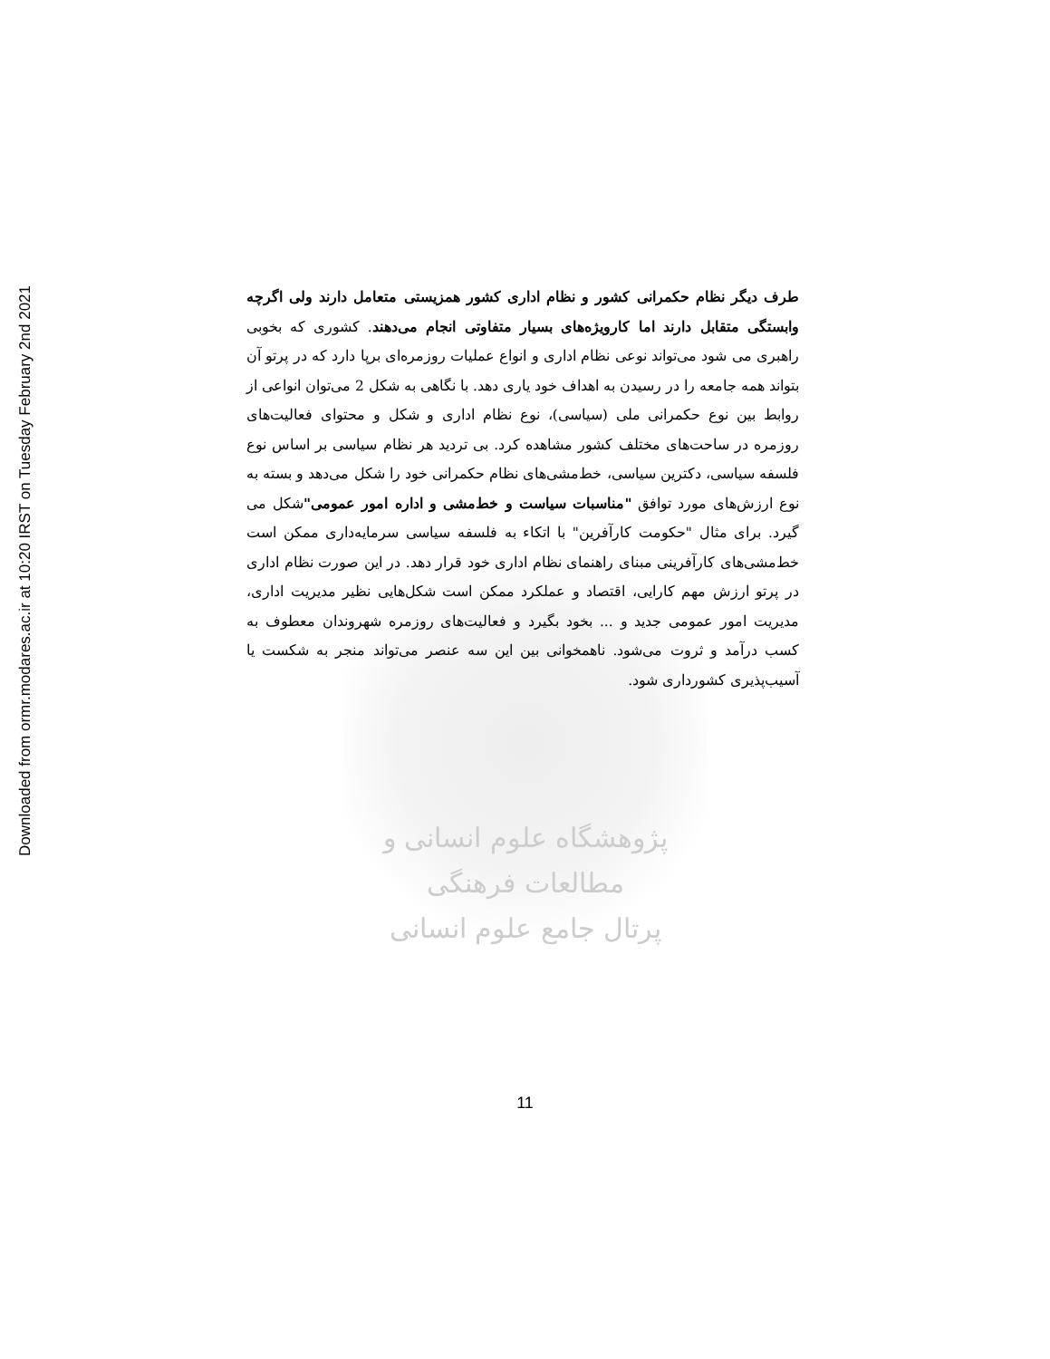Downloaded from ormr.modares.ac.ir at 10:20 IRST on Tuesday February 2nd 2021
پژوهشگاه علوم انسانی و مطالعات فرهنگی
پرتال جامع علوم انسانی
طرف دیگر نظام حکمرانی کشور و نظام اداری کشور همزیستی متعامل دارند ولی اگرچه وابستگی متقابل دارند اما کارویژه‌های بسیار متفاوتی انجام می‌دهند. کشوری که بخوبی راهبری می شود می‌تواند نوعی نظام اداری و انواع عملیات روزمره‌ای برپا دارد که در پرتو آن بتواند همه جامعه را در رسیدن به اهداف خود یاری دهد. با نگاهی به شکل 2 می‌توان انواعی از روابط بین نوع حکمرانی ملی (سیاسی)، نوع نظام اداری و شکل و محتوای فعالیت‌های روزمره در ساحت‌های مختلف کشور مشاهده کرد. بی تردید هر نظام سیاسی بر اساس نوع فلسفه سیاسی، دکترین سیاسی، خط‌مشی‌های نظام حکمرانی خود را شکل می‌دهد و بسته به نوع ارزش‌های مورد توافق "مناسبات سیاست و خط‌مشی و اداره امور عمومی"شکل می گیرد. برای مثال "حکومت کارآفرین" با اتکاء به فلسفه سیاسی سرمایه‌داری ممکن است خط‌مشی‌های کارآفرینی مبنای راهنمای نظام اداری خود قرار دهد. در این صورت نظام اداری در پرتو ارزش مهم کارایی، اقتصاد و عملکرد ممکن است شکل‌هایی نظیر مدیریت اداری، مدیریت امور عمومی جدید و ... بخود بگیرد و فعالیت‌های روزمره شهروندان معطوف به کسب درآمد و ثروت می‌شود. ناهمخوانی بین این سه عنصر می‌تواند منجر به شکست یا آسیب‌پذیری کشورداری شود.
11